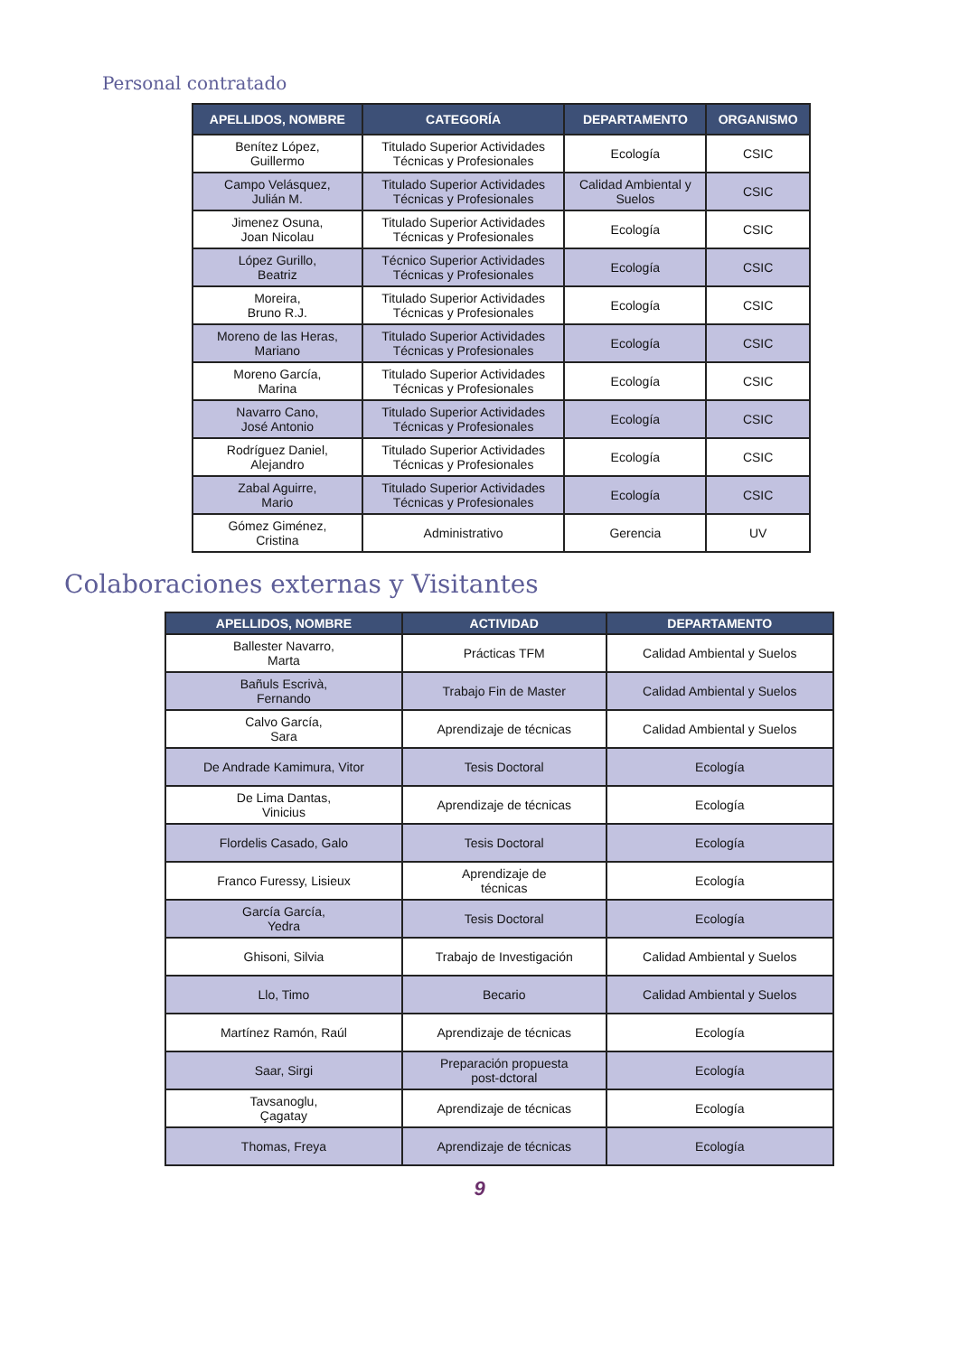Personal contratado
| APELLIDOS, NOMBRE | CATEGORÍA | DEPARTAMENTO | ORGANISMO |
| --- | --- | --- | --- |
| Benítez López, Guillermo | Titulado Superior Actividades Técnicas y Profesionales | Ecología | CSIC |
| Campo Velásquez, Julián M. | Titulado Superior Actividades Técnicas y Profesionales | Calidad Ambiental y Suelos | CSIC |
| Jimenez Osuna, Joan Nicolau | Titulado Superior Actividades Técnicas y Profesionales | Ecología | CSIC |
| López Gurillo, Beatriz | Técnico Superior Actividades Técnicas y Profesionales | Ecología | CSIC |
| Moreira, Bruno R.J. | Titulado Superior Actividades Técnicas y Profesionales | Ecología | CSIC |
| Moreno de las Heras, Mariano | Titulado Superior Actividades Técnicas y Profesionales | Ecología | CSIC |
| Moreno García, Marina | Titulado Superior Actividades Técnicas y Profesionales | Ecología | CSIC |
| Navarro Cano, José Antonio | Titulado Superior Actividades Técnicas y Profesionales | Ecología | CSIC |
| Rodríguez Daniel, Alejandro | Titulado Superior Actividades Técnicas y Profesionales | Ecología | CSIC |
| Zabal Aguirre, Mario | Titulado Superior Actividades Técnicas y Profesionales | Ecología | CSIC |
| Gómez Giménez, Cristina | Administrativo | Gerencia | UV |
Colaboraciones externas y Visitantes
| APELLIDOS, NOMBRE | ACTIVIDAD | DEPARTAMENTO |
| --- | --- | --- |
| Ballester Navarro, Marta | Prácticas TFM | Calidad Ambiental y Suelos |
| Bañuls Escrivà, Fernando | Trabajo Fin de Master | Calidad Ambiental y Suelos |
| Calvo García, Sara | Aprendizaje de técnicas | Calidad Ambiental y Suelos |
| De Andrade Kamimura, Vitor | Tesis Doctoral | Ecología |
| De Lima Dantas, Vinicius | Aprendizaje de técnicas | Ecología |
| Flordelis Casado, Galo | Tesis Doctoral | Ecología |
| Franco Furessy, Lisieux | Aprendizaje de técnicas | Ecología |
| García García, Yedra | Tesis Doctoral | Ecología |
| Ghisoni, Silvia | Trabajo de Investigación | Calidad Ambiental y Suelos |
| Llo, Timo | Becario | Calidad Ambiental y Suelos |
| Martínez Ramón, Raúl | Aprendizaje de técnicas | Ecología |
| Saar, Sirgi | Preparación propuesta post-dctoral | Ecología |
| Tavsanoglu, Çagatay | Aprendizaje de técnicas | Ecología |
| Thomas, Freya | Aprendizaje de técnicas | Ecología |
9